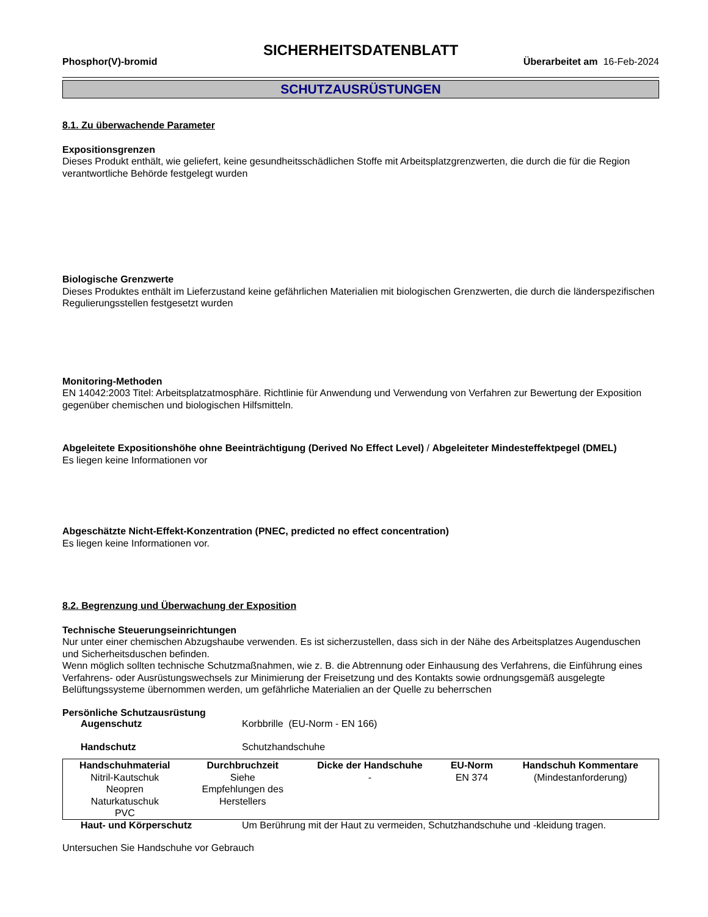SICHERHEITSDATENBLATT
Phosphor(V)-bromid Überarbeitet am 16-Feb-2024
SCHUTZAUSRÜSTUNGEN
8.1. Zu überwachende Parameter
Expositionsgrenzen
Dieses Produkt enthält, wie geliefert, keine gesundheitsschädlichen Stoffe mit Arbeitsplatzgrenzwerten, die durch die für die Region verantwortliche Behörde festgelegt wurden
Biologische Grenzwerte
Dieses Produktes enthält im Lieferzustand keine gefährlichen Materialien mit biologischen Grenzwerten, die durch die länderspezifischen Regulierungsstellen festgesetzt wurden
Monitoring-Methoden
EN 14042:2003 Titel: Arbeitsplatzatmosphäre. Richtlinie für Anwendung und Verwendung von Verfahren zur Bewertung der Exposition gegenüber chemischen und biologischen Hilfsmitteln.
Abgeleitete Expositionshöhe ohne Beeinträchtigung (Derived No Effect Level) / Abgeleiteter Mindesteffektpegel (DMEL)
Es liegen keine Informationen vor
Abgeschätzte Nicht-Effekt-Konzentration (PNEC, predicted no effect concentration)
Es liegen keine Informationen vor.
8.2. Begrenzung und Überwachung der Exposition
Technische Steuerungseinrichtungen
Nur unter einer chemischen Abzugshaube verwenden. Es ist sicherzustellen, dass sich in der Nähe des Arbeitsplatzes Augenduschen und Sicherheitsduschen befinden.
Wenn möglich sollten technische Schutzmaßnahmen, wie z. B. die Abtrennung oder Einhausung des Verfahrens, die Einführung eines Verfahrens- oder Ausrüstungswechsels zur Minimierung der Freisetzung und des Kontakts sowie ordnungsgemäß ausgelegte Belüftungssysteme übernommen werden, um gefährliche Materialien an der Quelle zu beherrschen
Persönliche Schutzausrüstung
Augenschutz Korbbrille (EU-Norm - EN 166)
Handschutz Schutzhandschuhe
| Handschuhmaterial | Durchbruchzeit | Dicke der Handschuhe | EU-Norm | Handschuh Kommentare |
| --- | --- | --- | --- | --- |
| Nitril-Kautschuk Neopren Naturkatuschuk PVC | Siehe Empfehlungen des Herstellers | - | EN 374 | (Mindestanforderung) |
Haut- und Körperschutz Um Berührung mit der Haut zu vermeiden, Schutzhandschuhe und -kleidung tragen.
Untersuchen Sie Handschuhe vor Gebrauch